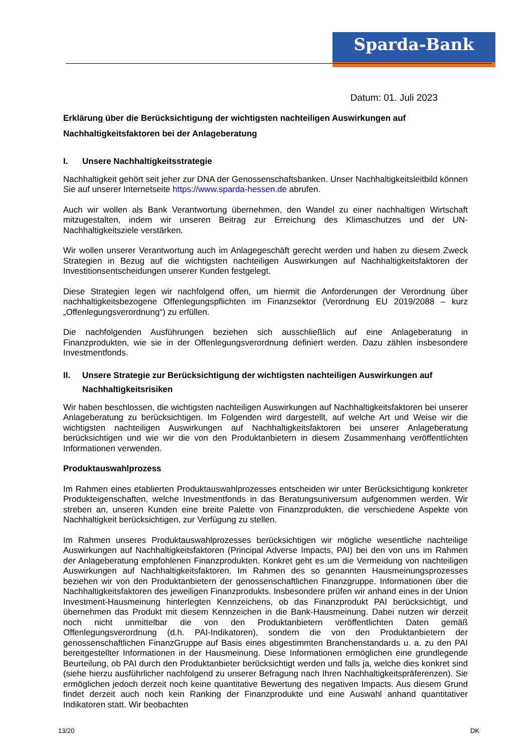Sparda-Bank
Datum: 01. Juli 2023
Erklärung über die Berücksichtigung der wichtigsten nachteiligen Auswirkungen auf Nachhaltigkeitsfaktoren bei der Anlageberatung
I. Unsere Nachhaltigkeitsstrategie
Nachhaltigkeit gehört seit jeher zur DNA der Genossenschaftsbanken. Unser Nachhaltigkeitsleitbild können Sie auf unserer Internetseite https://www.sparda-hessen.de abrufen.
Auch wir wollen als Bank Verantwortung übernehmen, den Wandel zu einer nachhaltigen Wirtschaft mitzugestalten, indem wir unseren Beitrag zur Erreichung des Klimaschutzes und der UN-Nachhaltigkeitsziele verstärken.
Wir wollen unserer Verantwortung auch im Anlagegeschäft gerecht werden und haben zu diesem Zweck Strategien in Bezug auf die wichtigsten nachteiligen Auswirkungen auf Nachhaltigkeitsfaktoren der Investitionsentscheidungen unserer Kunden festgelegt.
Diese Strategien legen wir nachfolgend offen, um hiermit die Anforderungen der Verordnung über nachhaltigkeitsbezogene Offenlegungspflichten im Finanzsektor (Verordnung EU 2019/2088 – kurz „Offenlegungsverordnung“) zu erfüllen.
Die nachfolgenden Ausführungen beziehen sich ausschließlich auf eine Anlageberatung in Finanzprodukten, wie sie in der Offenlegungsverordnung definiert werden. Dazu zählen insbesondere Investmentfonds.
II. Unsere Strategie zur Berücksichtigung der wichtigsten nachteiligen Auswirkungen auf Nachhaltigkeitsrisiken
Wir haben beschlossen, die wichtigsten nachteiligen Auswirkungen auf Nachhaltigkeitsfaktoren bei unserer Anlageberatung zu berücksichtigen. Im Folgenden wird dargestellt, auf welche Art und Weise wir die wichtigsten nachteiligen Auswirkungen auf Nachhaltigkeitsfaktoren bei unserer Anlageberatung berücksichtigen und wie wir die von den Produktanbietern in diesem Zusammenhang veröffentlichten Informationen verwenden.
Produktauswahlprozess
Im Rahmen eines etablierten Produktauswahlprozesses entscheiden wir unter Berücksichtigung konkreter Produkteigenschaften, welche Investmentfonds in das Beratungsuniversum aufgenommen werden. Wir streben an, unseren Kunden eine breite Palette von Finanzprodukten, die verschiedene Aspekte von Nachhaltigkeit berücksichtigen, zur Verfügung zu stellen.
Im Rahmen unseres Produktauswahlprozesses berücksichtigen wir mögliche wesentliche nachteilige Auswirkungen auf Nachhaltigkeitsfaktoren (Principal Adverse Impacts, PAI) bei den von uns im Rahmen der Anlageberatung empfohlenen Finanzprodukten. Konkret geht es um die Vermeidung von nachteiligen Auswirkungen auf Nachhaltigkeitsfaktoren. Im Rahmen des so genannten Hausmeinungsprozesses beziehen wir von den Produktanbietern der genossenschaftlichen Finanzgruppe. Informationen über die Nachhaltigkeitsfaktoren des jeweiligen Finanzprodukts. Insbesondere prüfen wir anhand eines in der Union Investment-Hausmeinung hinterlegten Kennzeichens, ob das Finanzprodukt PAI berücksichtigt, und übernehmen das Produkt mit diesem Kennzeichen in die Bank-Hausmeinung. Dabei nutzen wir derzeit noch nicht unmittelbar die von den Produktanbietern veröffentlichten Daten gemäß Offenlegungsverordnung (d.h. PAI-Indikatoren), sondern die von den Produktanbietern der genossenschaftlichen FinanzGruppe auf Basis eines abgestimmten Branchenstandards u. a. zu den PAI bereitgestellter Informationen in der Hausmeinung. Diese Informationen ermöglichen eine grundlegende Beurteilung, ob PAI durch den Produktanbieter berücksichtigt werden und falls ja, welche dies konkret sind (siehe hierzu ausführlicher nachfolgend zu unserer Befragung nach Ihren Nachhaltigkeitspräferenzen). Sie ermöglichen jedoch derzeit noch keine quantitative Bewertung des negativen Impacts. Aus diesem Grund findet derzeit auch noch kein Ranking der Finanzprodukte und eine Auswahl anhand quantitativer Indikatoren statt. Wir beobachten
13/20 DK